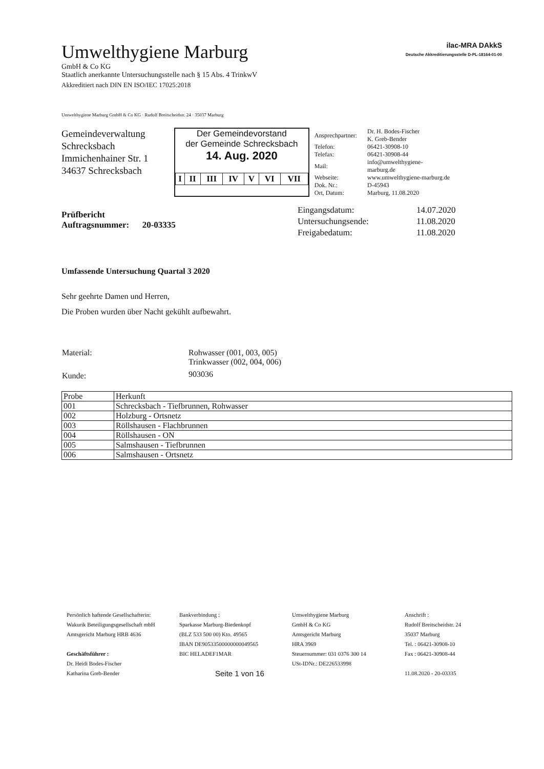Umwelthygiene Marburg
GmbH & Co KG
Staatlich anerkannte Untersuchungsstelle nach § 15 Abs. 4 TrinkwV
Akkreditiert nach DIN EN ISO/IEC 17025:2018
ilac-MRA DAkkS
Deutsche Akkreditierungsstelle D-PL-18164-01-00
Umwelthygiene Marburg GmbH & Co KG · Rudolf Breitscheidstr. 24 · 35037 Marburg
Gemeindeverwaltung Schrecksbach
Immichenhainer Str. 1
34637 Schrecksbach
Der Gemeindevorstand
der Gemeinde Schrecksbach
14. Aug. 2020
| I | II | III | IV | V | VI | VII |
| Ansprechpartner: | Dr. H. Bodes-Fischer K. Greb-Bender |
| Telefon: | 06421-30908-10 |
| Telefax: | 06421-30908-44 |
| Mail: | info@umwelthygiene-marburg.de |
| Webseite: | www.umwelthygiene-marburg.de |
| Dok. Nr.: | D-45943 |
| Ort, Datum: | Marburg, 11.08.2020 |
Prüfbericht
Auftragsnummer: 20-03335
| Eingangsdatum: | 14.07.2020 |
| Untersuchungsende: | 11.08.2020 |
| Freigabedatum: | 11.08.2020 |
Umfassende Untersuchung Quartal 3 2020
Sehr geehrte Damen und Herren,
Die Proben wurden über Nacht gekühlt aufbewahrt.
| Material: | Rohwasser (001, 003, 005) Trinkwasser (002, 004, 006) |
| Kunde: | 903036 |
| Probe | Herkunft |
| --- | --- |
| 001 | Schrecksbach - Tiefbrunnen, Rohwasser |
| 002 | Holzburg - Ortsnetz |
| 003 | Röllshausen - Flachbrunnen |
| 004 | Röllshausen - ON |
| 005 | Salmshausen - Tiefbrunnen |
| 006 | Salmshausen - Ortsnetz |
Persönlich haftende Gesellschafterin:
Wakurik Beteiligungsgesellschaft mbH
Amtsgericht Marburg HRB 4636
Geschäftsführer :
Dr. Heidi Bodes-Fischer
Katharina Greb-Bender
Bankverbindung :
Sparkasse Marburg-Biedenkopf
(BLZ 533 500 00) Kto. 49565
IBAN DE90533500000000049565
BIC HELADEF1MAR
Seite 1 von 16
Umwelthygiene Marburg
GmbH & Co KG
Amtsgericht Marburg
HRA 3969
Steuernummer: 031 0376 300 14
USt-IDNr.: DE226533998
Anschrift :
Rudolf Breitscheidstr. 24
35037 Marburg
Tel. : 06421-30908-10
Fax : 06421-30908-44
11.08.2020 - 20-03335